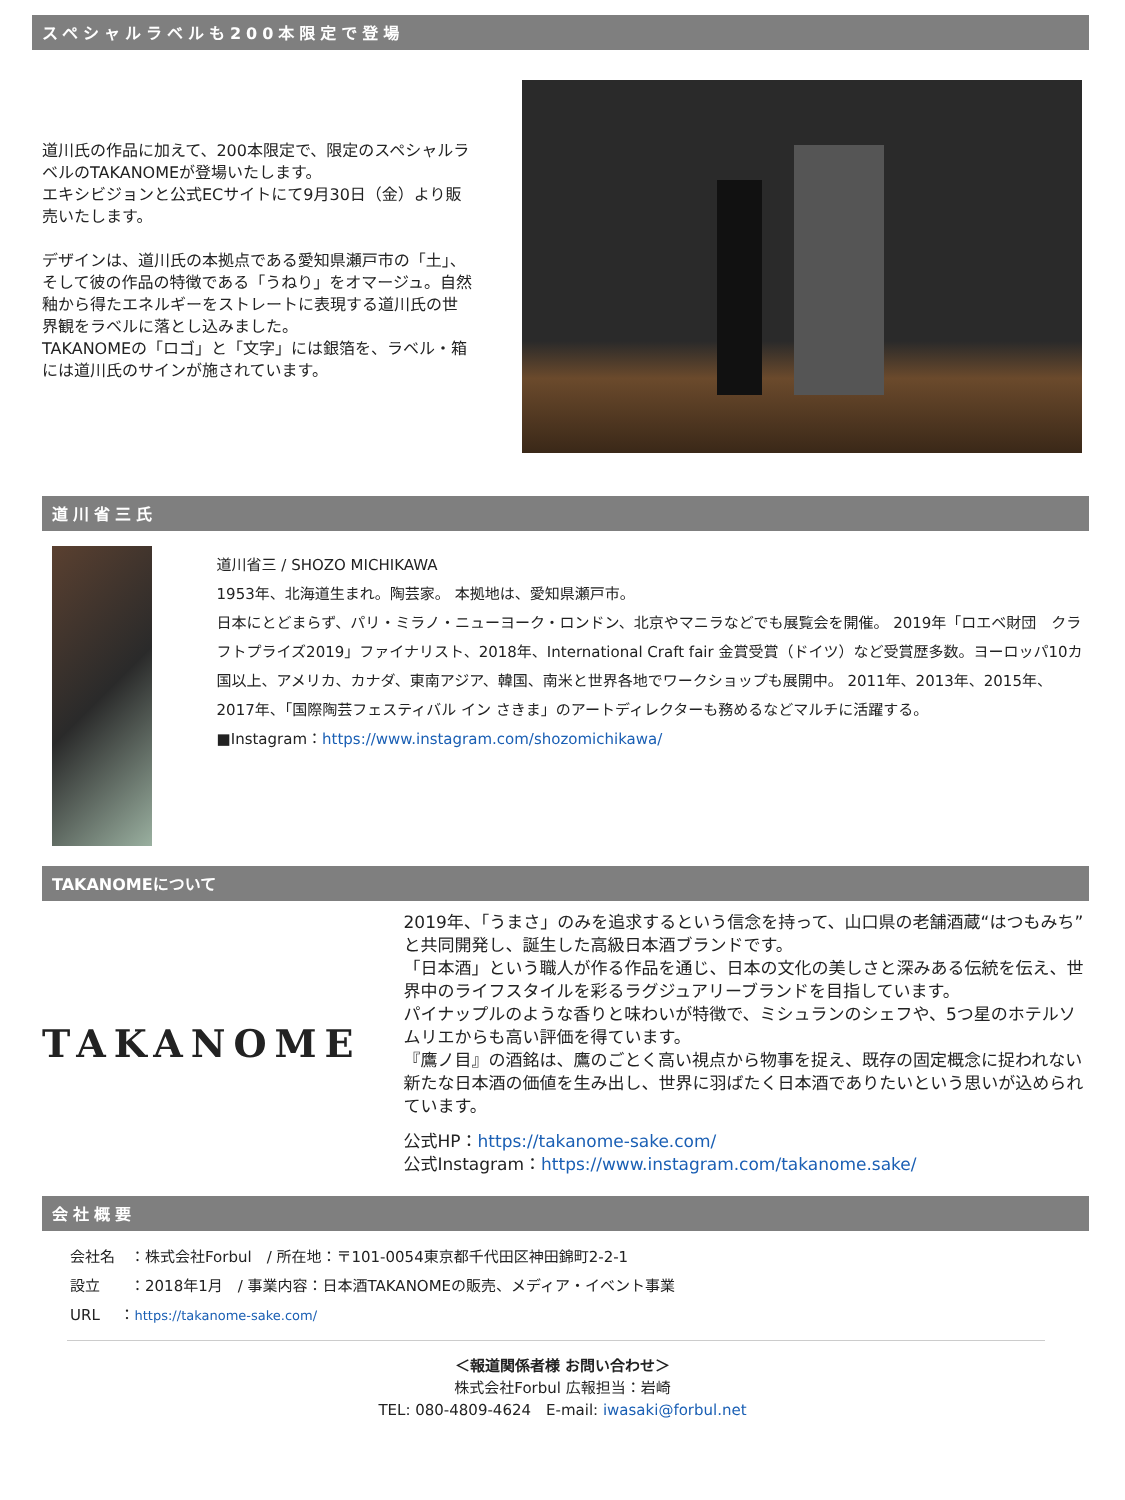スペシャルラベルも200本限定で登場
道川氏の作品に加えて、200本限定で、限定のスペシャルラベルのTAKANOMEが登場いたします。
エキシビジョンと公式ECサイトにて9月30日（金）より販売いたします。
デザインは、道川氏の本拠点である愛知県瀬戸市の「土」、そして彼の作品の特徴である「うねり」をオマージュ。自然釉から得たエネルギーをストレートに表現する道川氏の世界観をラベルに落とし込みました。
TAKANOMEの「ロゴ」と「文字」には銀箔を、ラベル・箱には道川氏のサインが施されています。
道川省三氏
道川省三 / SHOZO MICHIKAWA
1953年、北海道生まれ。陶芸家。 本拠地は、愛知県瀬戸市。
日本にとどまらず、パリ・ミラノ・ニューヨーク・ロンドン、北京やマニラなどでも展覧会を開催。 2019年「ロエベ財団　クラフトプライズ2019」ファイナリスト、2018年、International Craft fair 金賞受賞（ドイツ）など受賞歴多数。ヨーロッパ10カ国以上、アメリカ、カナダ、東南アジア、韓国、南米と世界各地でワークショップも展開中。 2011年、2013年、2015年、2017年、「国際陶芸フェスティバル イン さきま」のアートディレクターも務めるなどマルチに活躍する。
■Instagram：https://www.instagram.com/shozomichikawa/
TAKANOMEについて
TAKANOME
2019年、「うまさ」のみを追求するという信念を持って、山口県の老舗酒蔵“はつもみち”と共同開発し、誕生した高級日本酒ブランドです。
「日本酒」という職人が作る作品を通じ、日本の文化の美しさと深みある伝統を伝え、世界中のライフスタイルを彩るラグジュアリーブランドを目指しています。
パイナップルのような香りと味わいが特徴で、ミシュランのシェフや、5つ星のホテルソムリエからも高い評価を得ています。
『鷹ノ目』の酒銘は、鷹のごとく高い視点から物事を捉え、既存の固定概念に捉われない新たな日本酒の価値を生み出し、世界に羽ばたく日本酒でありたいという思いが込められています。
公式HP：https://takanome-sake.com/
公式Instagram：https://www.instagram.com/takanome.sake/
会社概要
会社名　：株式会社Forbul　/ 所在地：〒101-0054東京都千代田区神田錦町2-2-1
設立　　：2018年1月　/ 事業内容：日本酒TAKANOMEの販売、メディア・イベント事業
URL　 ：https://takanome-sake.com/
＜報道関係者様 お問い合わせ＞
株式会社Forbul 広報担当：岩崎
TEL: 080-4809-4624　E-mail: iwasaki@forbul.net